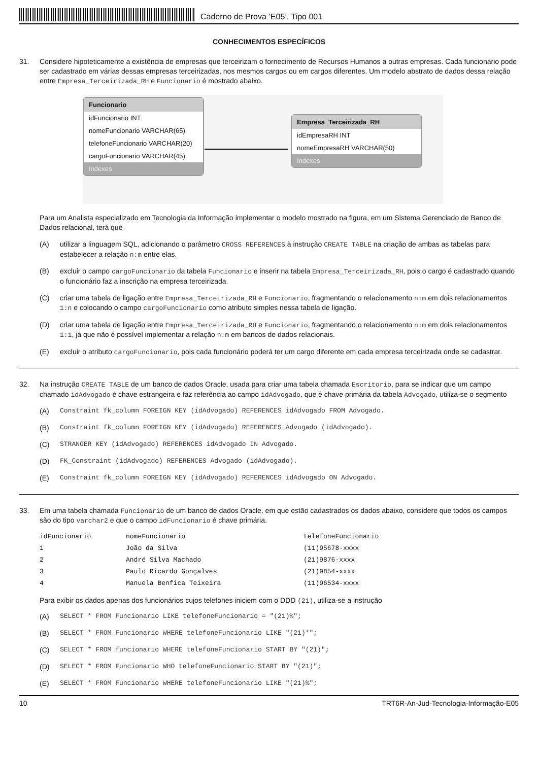Caderno de Prova ’E05’, Tipo 001
CONHECIMENTOS ESPECÍFICOS
31. Considere hipoteticamente a existência de empresas que terceirizam o fornecimento de Recursos Humanos a outras empresas. Cada funcionário pode ser cadastrado em várias dessas empresas terceirizadas, nos mesmos cargos ou em cargos diferentes. Um modelo abstrato de dados dessa relação entre Empresa_Terceirizada_RH e Funcionario é mostrado abaixo.
Funcionario
idFuncionario INT
nomeFuncionario VARCHAR(65)
telefoneFuncionario VARCHAR(20)
cargoFuncionario VARCHAR(45)
Indexes
Empresa_Terceirizada_RH
idEmpresaRH INT
nomeEmpresaRH VARCHAR(50)
Indexes
Para um Analista especializado em Tecnologia da Informação implementar o modelo mostrado na figura, em um Sistema Gerenciado de Banco de Dados relacional, terá que
(A) utilizar a linguagem SQL, adicionando o parâmetro CROSS REFERENCES à instrução CREATE TABLE na criação de ambas as tabelas para estabelecer a relação n:m entre elas.
(B) excluir o campo cargoFuncionario da tabela Funcionario e inserir na tabela Empresa_Terceirizada_RH, pois o cargo é cadastrado quando o funcionário faz a inscrição na empresa terceirizada.
(C) criar uma tabela de ligação entre Empresa_Terceirizada_RH e Funcionario, fragmentando o relacionamento n:m em dois relacionamentos 1:n e colocando o campo cargoFuncionario como atributo simples nessa tabela de ligação.
(D) criar uma tabela de ligação entre Empresa_Terceirizada_RH e Funcionario, fragmentando o relacionamento n:m em dois relacionamentos 1:1, já que não é possível implementar a relação n:m em bancos de dados relacionais.
(E) excluir o atributo cargoFuncionario, pois cada funcionário poderá ter um cargo diferente em cada empresa terceirizada onde se cadastrar.
32. Na instrução CREATE TABLE de um banco de dados Oracle, usada para criar uma tabela chamada Escritorio, para se indicar que um campo chamado idAdvogado é chave estrangeira e faz referência ao campo idAdvogado, que é chave primária da tabela Advogado, utiliza-se o segmento
(A) Constraint fk_column FOREIGN KEY (idAdvogado) REFERENCES idAdvogado FROM Advogado.
(B) Constraint fk_column FOREIGN KEY (idAdvogado) REFERENCES Advogado (idAdvogado).
(C) STRANGER KEY (idAdvogado) REFERENCES idAdvogado IN Advogado.
(D) FK_Constraint (idAdvogado) REFERENCES Advogado (idAdvogado).
(E) Constraint fk_column FOREIGN KEY (idAdvogado) REFERENCES idAdvogado ON Advogado.
33. Em uma tabela chamada Funcionario de um banco de dados Oracle, em que estão cadastrados os dados abaixo, considere que todos os campos são do tipo varchar2 e que o campo idFuncionario é chave primária.
| idFuncionario | nomeFuncionario | telefoneFuncionario |
| 1 | João da Silva | (11)95678-xxxx |
| 2 | André Silva Machado | (21)9876-xxxx |
| 3 | Paulo Ricardo Gonçalves | (21)9854-xxxx |
| 4 | Manuela Benfica Teixeira | (11)96534-xxxx |
Para exibir os dados apenas dos funcionários cujos telefones iniciem com o DDD (21), utiliza-se a instrução
(A) SELECT * FROM Funcionario LIKE telefoneFuncionario = "(21)%";
(B) SELECT * FROM Funcionario WHERE telefoneFuncionario LIKE "(21)*";
(C) SELECT * FROM funcionario WHERE telefoneFuncionario START BY "(21)";
(D) SELECT * FROM Funcionario WHO telefoneFuncionario START BY "(21)";
(E) SELECT * FROM Funcionario WHERE telefoneFuncionario LIKE "(21)%";
10 TRT6R-An-Jud-Tecnologia-Informação-E05